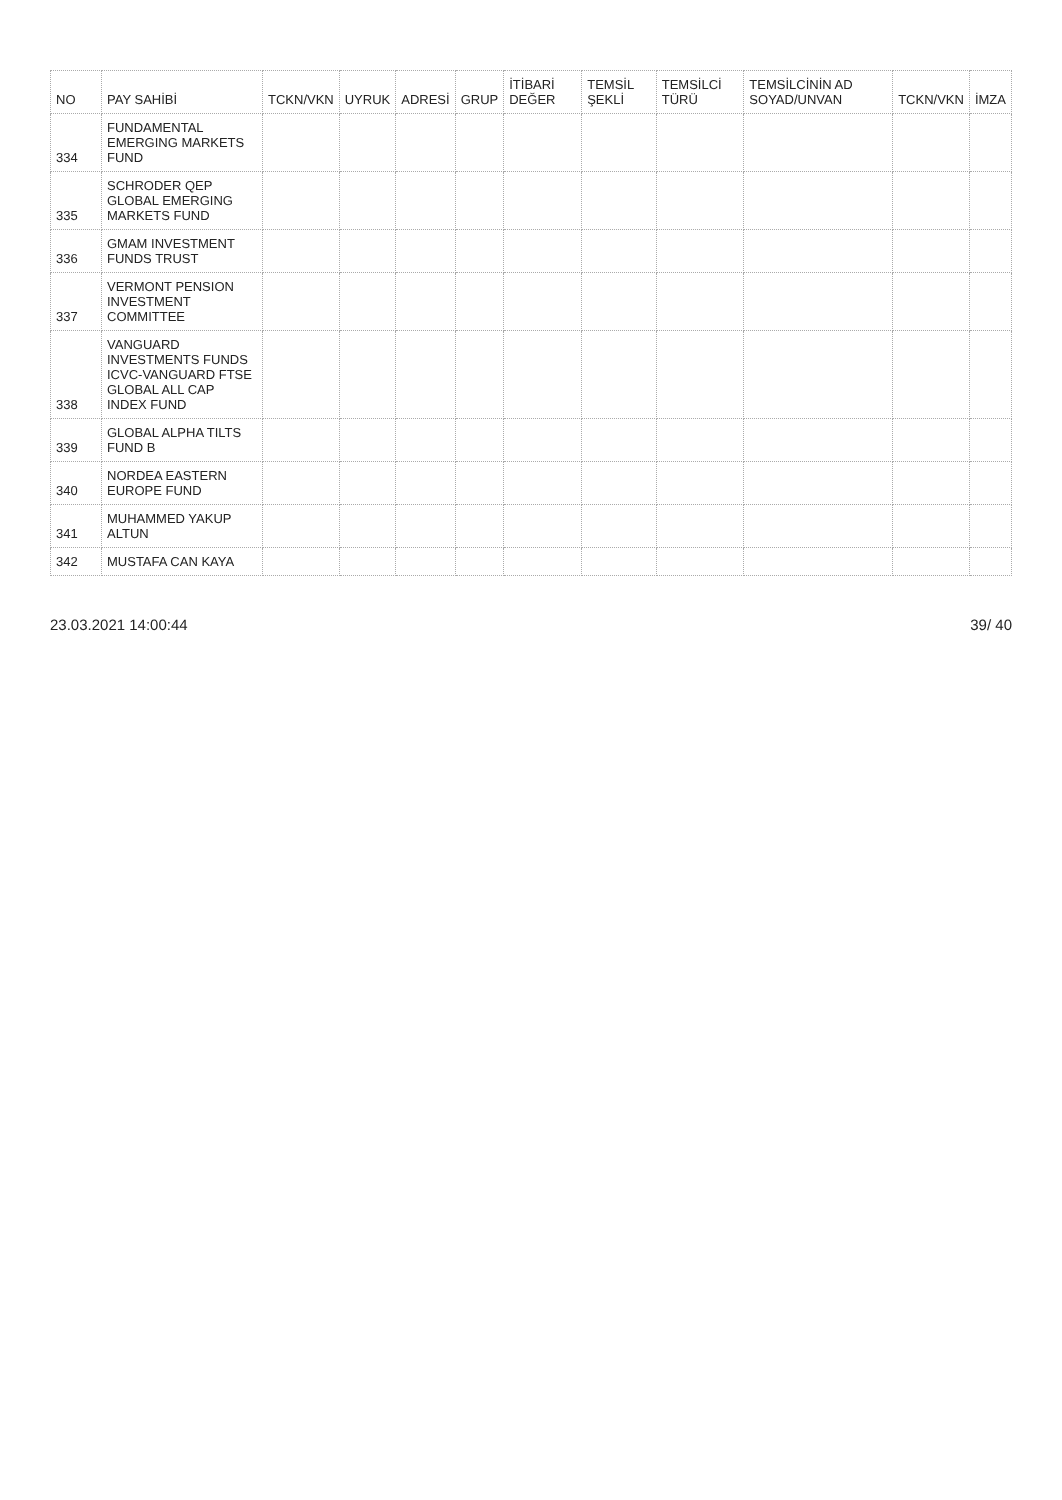| NO | PAY SAHİBİ | TCKN/VKN | UYRUK | ADRESİ | GRUP | İTİBARİ DEĞER | TEMSİL ŞEKLİ | TEMSİLCİ TÜRÜ | TEMSİLCİNİN AD SOYAD/UNVAN | TCKN/VKN | İMZA |
| --- | --- | --- | --- | --- | --- | --- | --- | --- | --- | --- | --- |
| 334 | FUNDAMENTAL EMERGING MARKETS FUND | | | | | | | | | | |
| 335 | SCHRODER QEP GLOBAL EMERGING MARKETS FUND | | | | | | | | | | |
| 336 | GMAM INVESTMENT FUNDS TRUST | | | | | | | | | | |
| 337 | VERMONT PENSION INVESTMENT COMMITTEE | | | | | | | | | | |
| 338 | VANGUARD INVESTMENTS FUNDS ICVC-VANGUARD FTSE GLOBAL ALL CAP INDEX FUND | | | | | | | | | | |
| 339 | GLOBAL ALPHA TILTS FUND B | | | | | | | | | | |
| 340 | NORDEA EASTERN EUROPE FUND | | | | | | | | | | |
| 341 | MUHAMMED YAKUP ALTUN | | | | | | | | | | |
| 342 | MUSTAFA CAN KAYA | | | | | | | | | | |
23.03.2021 14:00:44 39/ 40